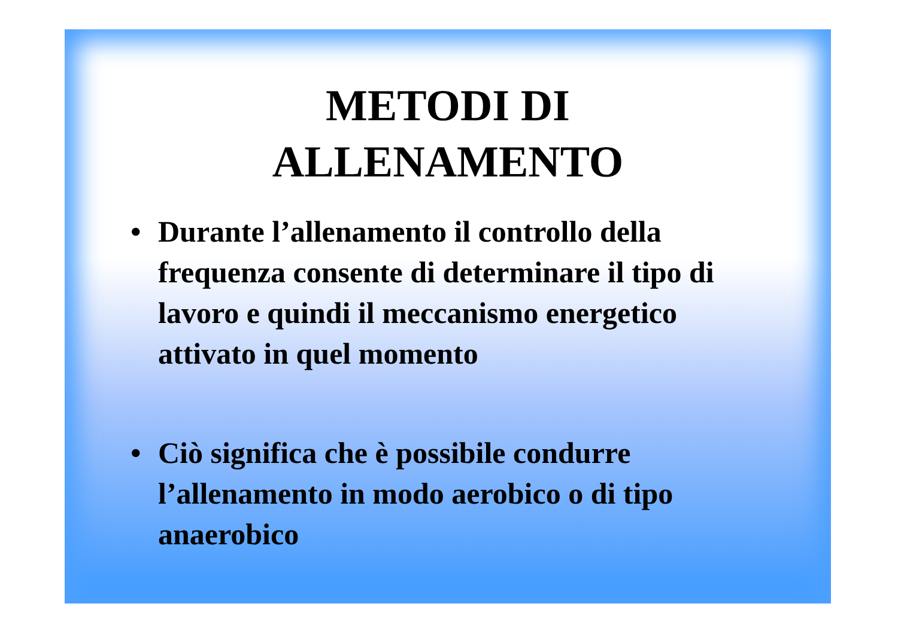METODI DI
ALLENAMENTO
• Durante l’allenamento il controllo della frequenza consente di determinare il tipo di lavoro e quindi il meccanismo energetico attivato in quel momento
• Ciò significa che è possibile condurre l’allenamento in modo aerobico o di tipo anaerobico